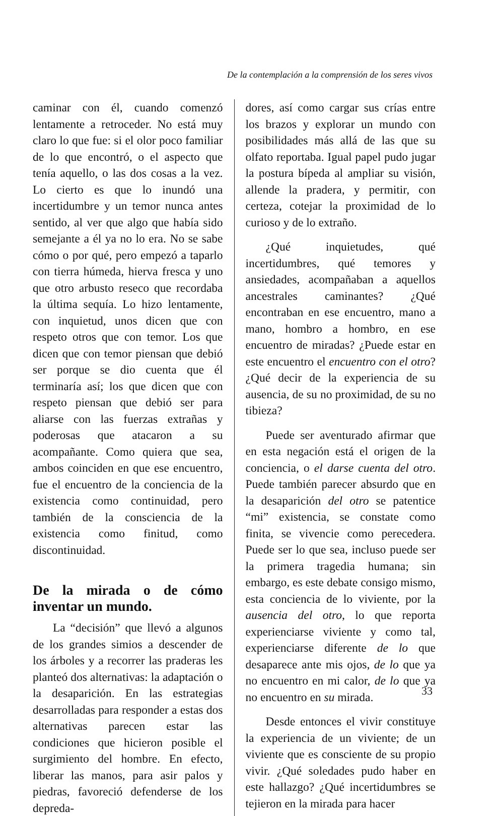De la contemplación a la comprensión de los seres vivos
caminar con él, cuando comenzó lentamente a retroceder. No está muy claro lo que fue: si el olor poco familiar de lo que encontró, o el aspecto que tenía aquello, o las dos cosas a la vez. Lo cierto es que lo inundó una incertidumbre y un temor nunca antes sentido, al ver que algo que había sido semejante a él ya no lo era. No se sabe cómo o por qué, pero empezó a taparlo con tierra húmeda, hierva fresca y uno que otro arbusto reseco que recordaba la última sequía. Lo hizo lentamente, con inquietud, unos dicen que con respeto otros que con temor. Los que dicen que con temor piensan que debió ser porque se dio cuenta que él terminaría así; los que dicen que con respeto piensan que debió ser para aliarse con las fuerzas extrañas y poderosas que atacaron a su acompañante. Como quiera que sea, ambos coinciden en que ese encuentro, fue el encuentro de la conciencia de la existencia como continuidad, pero también de la consciencia de la existencia como finitud, como discontinuidad.
De la mirada o de cómo inventar un mundo.
La “decisión” que llevó a algunos de los grandes simios a descender de los árboles y a recorrer las praderas les planteó dos alternativas: la adaptación o la desaparición. En las estrategias desarrolladas para responder a estas dos alternativas parecen estar las condiciones que hicieron posible el surgimiento del hombre. En efecto, liberar las manos, para asir palos y piedras, favoreció defenderse de los depreda-
dores, así como cargar sus crías entre los brazos y explorar un mundo con posibilidades más allá de las que su olfato reportaba. Igual papel pudo jugar la postura bípeda al ampliar su visión, allende la pradera, y permitir, con certeza, cotejar la proximidad de lo curioso y de lo extraño.
¿Qué inquietudes, qué incertidumbres, qué temores y ansiedades, acompañaban a aquellos ancestrales caminantes? ¿Qué encontraban en ese encuentro, mano a mano, hombro a hombro, en ese encuentro de miradas? ¿Puede estar en este encuentro el encuentro con el otro? ¿Qué decir de la experiencia de su ausencia, de su no proximidad, de su no tibieza?
Puede ser aventurado afirmar que en esta negación está el origen de la conciencia, o el darse cuenta del otro. Puede también parecer absurdo que en la desaparición del otro se patentice “mi” existencia, se constate como finita, se vivencie como perecedera. Puede ser lo que sea, incluso puede ser la primera tragedia humana; sin embargo, es este debate consigo mismo, esta conciencia de lo viviente, por la ausencia del otro, lo que reporta experienciarse viviente y como tal, experienciarse diferente de lo que desaparece ante mis ojos, de lo que ya no encuentro en mi calor, de lo que ya no encuentro en su mirada.
Desde entonces el vivir constituye la experiencia de un viviente; de un viviente que es consciente de su propio vivir. ¿Qué soledades pudo haber en este hallazgo? ¿Qué incertidumbres se tejieron en la mirada para hacer
33